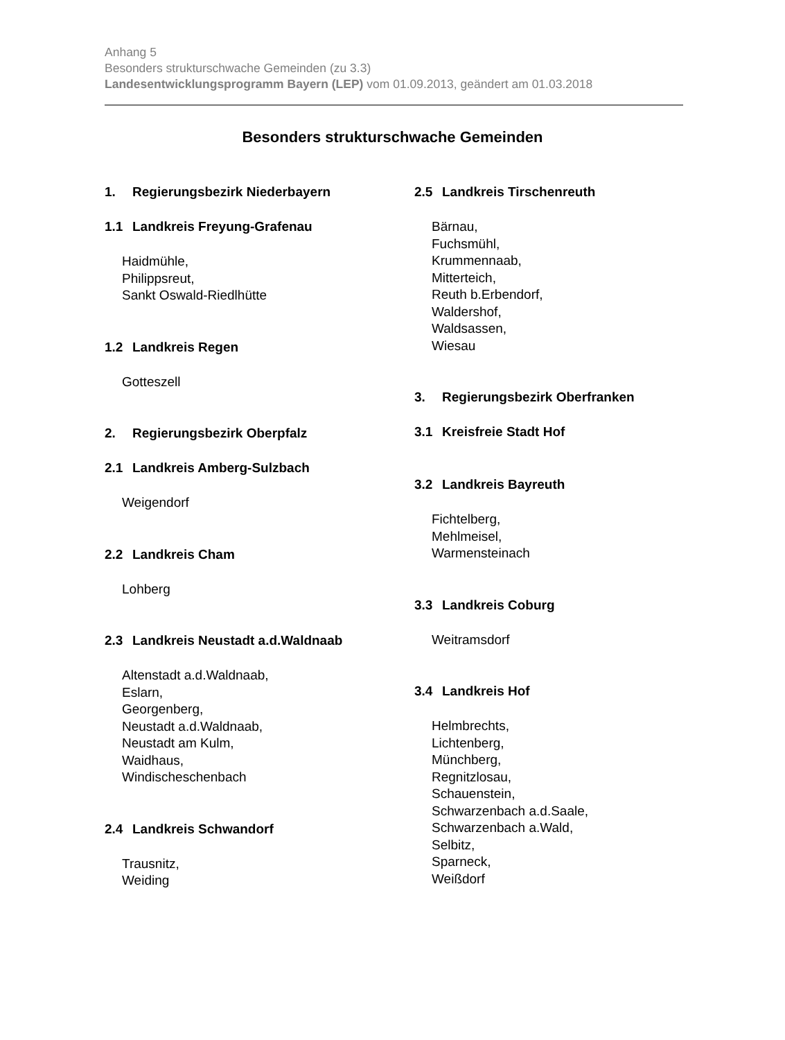Anhang 5
Besonders strukturschwache Gemeinden (zu 3.3)
Landesentwicklungsprogramm Bayern (LEP) vom 01.09.2013, geändert am 01.03.2018
Besonders strukturschwache Gemeinden
1. Regierungsbezirk Niederbayern
1.1 Landkreis Freyung-Grafenau
Haidmühle,
Philippsreut,
Sankt Oswald-Riedlhütte
1.2 Landkreis Regen
Gotteszell
2. Regierungsbezirk Oberpfalz
2.1 Landkreis Amberg-Sulzbach
Weigendorf
2.2 Landkreis Cham
Lohberg
2.3 Landkreis Neustadt a.d.Waldnaab
Altenstadt a.d.Waldnaab,
Eslarn,
Georgenberg,
Neustadt a.d.Waldnaab,
Neustadt am Kulm,
Waidhaus,
Windischeschenbach
2.4 Landkreis Schwandorf
Trausnitz,
Weiding
2.5 Landkreis Tirschenreuth
Bärnau,
Fuchsmühl,
Krummennaab,
Mitterteich,
Reuth b.Erbendorf,
Waldershof,
Waldsassen,
Wiesau
3. Regierungsbezirk Oberfranken
3.1 Kreisfreie Stadt Hof
3.2 Landkreis Bayreuth
Fichtelberg,
Mehlmeisel,
Warmensteinach
3.3 Landkreis Coburg
Weitramsdorf
3.4 Landkreis Hof
Helmbrechts,
Lichtenberg,
Münchberg,
Regnitzlosau,
Schauenstein,
Schwarzenbach a.d.Saale,
Schwarzenbach a.Wald,
Selbitz,
Sparneck,
Weißdorf